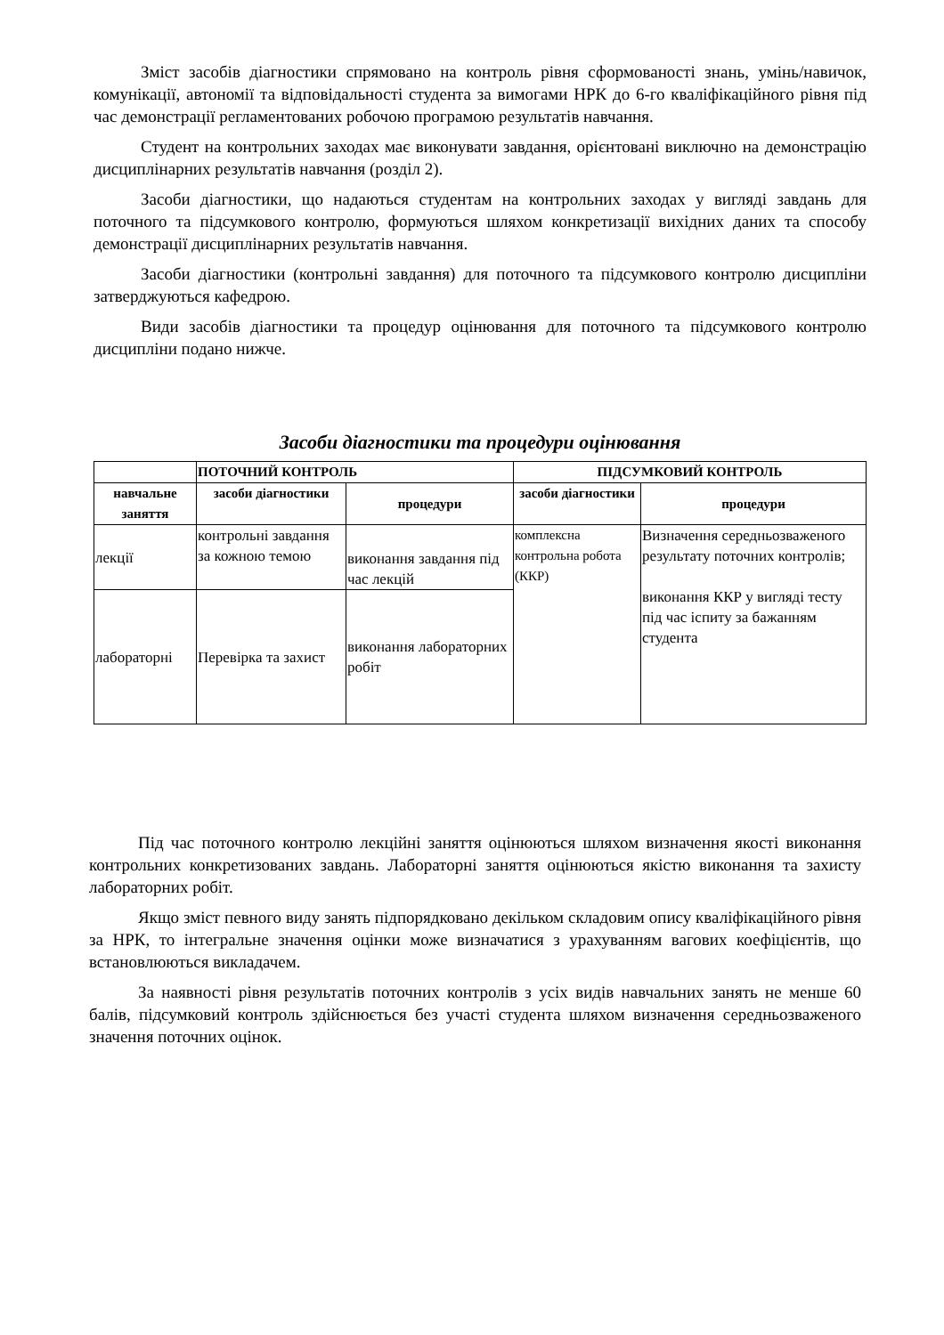Зміст засобів діагностики спрямовано на контроль рівня сформованості знань, умінь/навичок, комунікації, автономії та відповідальності студента за вимогами НРК до 6-го кваліфікаційного рівня під час демонстрації регламентованих робочою програмою результатів навчання.
Студент на контрольних заходах має виконувати завдання, орієнтовані виключно на демонстрацію дисциплінарних результатів навчання (розділ 2).
Засоби діагностики, що надаються студентам на контрольних заходах у вигляді завдань для поточного та підсумкового контролю, формуються шляхом конкретизації вихідних даних та способу демонстрації дисциплінарних результатів навчання.
Засоби діагностики (контрольні завдання) для поточного та підсумкового контролю дисципліни затверджуються кафедрою.
Види засобів діагностики та процедур оцінювання для поточного та підсумкового контролю дисципліни подано нижче.
Засоби діагностики та процедури оцінювання
| | ПОТОЧНИЙ КОНТРОЛЬ | | ПІДСУМКОВИЙ КОНТРОЛЬ | |
| --- | --- | --- | --- | --- |
| навчальне заняття | засоби діагностики | процедури | засоби діагностики | процедури |
| лекції | контрольні завдання за кожною темою | виконання завдання під час лекцій | комплексна контрольна робота (ККР) | Визначення середньозваженого результату поточних контролів; виконання ККР у вигляді тесту під час іспиту за бажанням студента |
| лабораторні | Перевірка та захист | виконання лабораторних робіт | | |
Під час поточного контролю лекційні заняття оцінюються шляхом визначення якості виконання контрольних конкретизованих завдань. Лабораторні заняття оцінюються якістю виконання та захисту лабораторних робіт.
Якщо зміст певного виду занять підпорядковано декільком складовим опису кваліфікаційного рівня за НРК, то інтегральне значення оцінки може визначатися з урахуванням вагових коефіцієнтів, що встановлюються викладачем.
За наявності рівня результатів поточних контролів з усіх видів навчальних занять не менше 60 балів, підсумковий контроль здійснюється без участі студента шляхом визначення середньозваженого значення поточних оцінок.